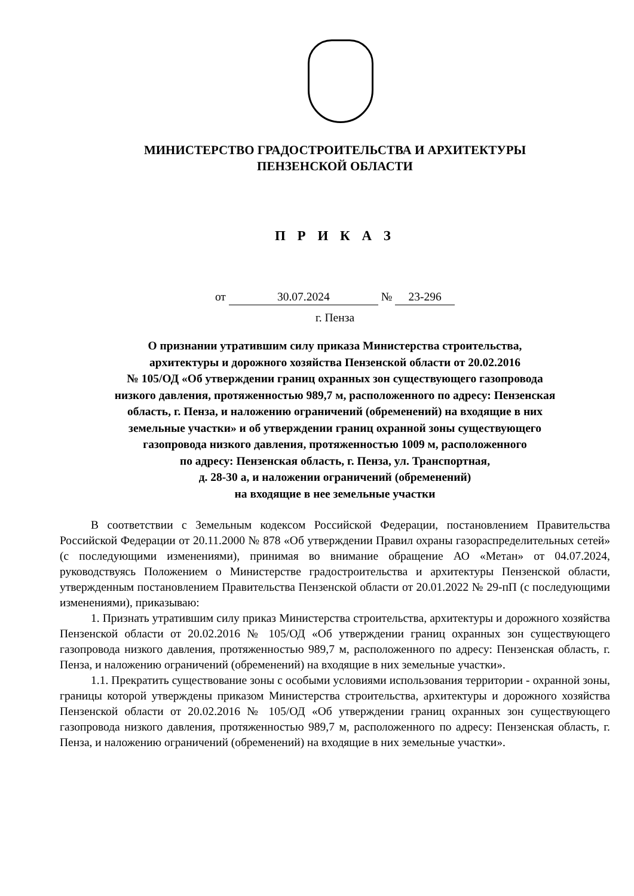МИНИСТЕРСТВО ГРАДОСТРОИТЕЛЬСТВА И АРХИТЕКТУРЫ
ПЕНЗЕНСКОЙ ОБЛАСТИ
П Р И К А З
от 30.07.2024 № 23-296
г. Пенза
О признании утратившим силу приказа Министерства строительства,
архитектуры и дорожного хозяйства Пензенской области от 20.02.2016
№ 105/ОД «Об утверждении границ охранных зон существующего газопровода
низкого давления, протяженностью 989,7 м, расположенного по адресу: Пензенская
область, г. Пенза, и наложению ограничений (обременений) на входящие в них
земельные участки» и об утверждении границ охранной зоны существующего
газопровода низкого давления, протяженностью 1009 м, расположенного
по адресу: Пензенская область, г. Пенза, ул. Транспортная,
д. 28-30 а, и наложении ограничений (обременений)
на входящие в нее земельные участки
В соответствии с Земельным кодексом Российской Федерации, постановлением Правительства Российской Федерации от 20.11.2000 № 878 «Об утверждении Правил охраны газораспределительных сетей» (с последующими изменениями), принимая во внимание обращение АО «Метан» от 04.07.2024, руководствуясь Положением о Министерстве градостроительства и архитектуры Пензенской области, утвержденным постановлением Правительства Пензенской области от 20.01.2022 № 29-пП (с последующими изменениями), приказываю:
1. Признать утратившим силу приказ Министерства строительства, архитектуры и дорожного хозяйства Пензенской области от 20.02.2016 № 105/ОД «Об утверждении границ охранных зон существующего газопровода низкого давления, протяженностью 989,7 м, расположенного по адресу: Пензенская область, г. Пенза, и наложению ограничений (обременений) на входящие в них земельные участки».
1.1. Прекратить существование зоны с особыми условиями использования территории - охранной зоны, границы которой утверждены приказом Министерства строительства, архитектуры и дорожного хозяйства Пензенской области от 20.02.2016 № 105/ОД «Об утверждении границ охранных зон существующего газопровода низкого давления, протяженностью 989,7 м, расположенного по адресу: Пензенская область, г. Пенза, и наложению ограничений (обременений) на входящие в них земельные участки».